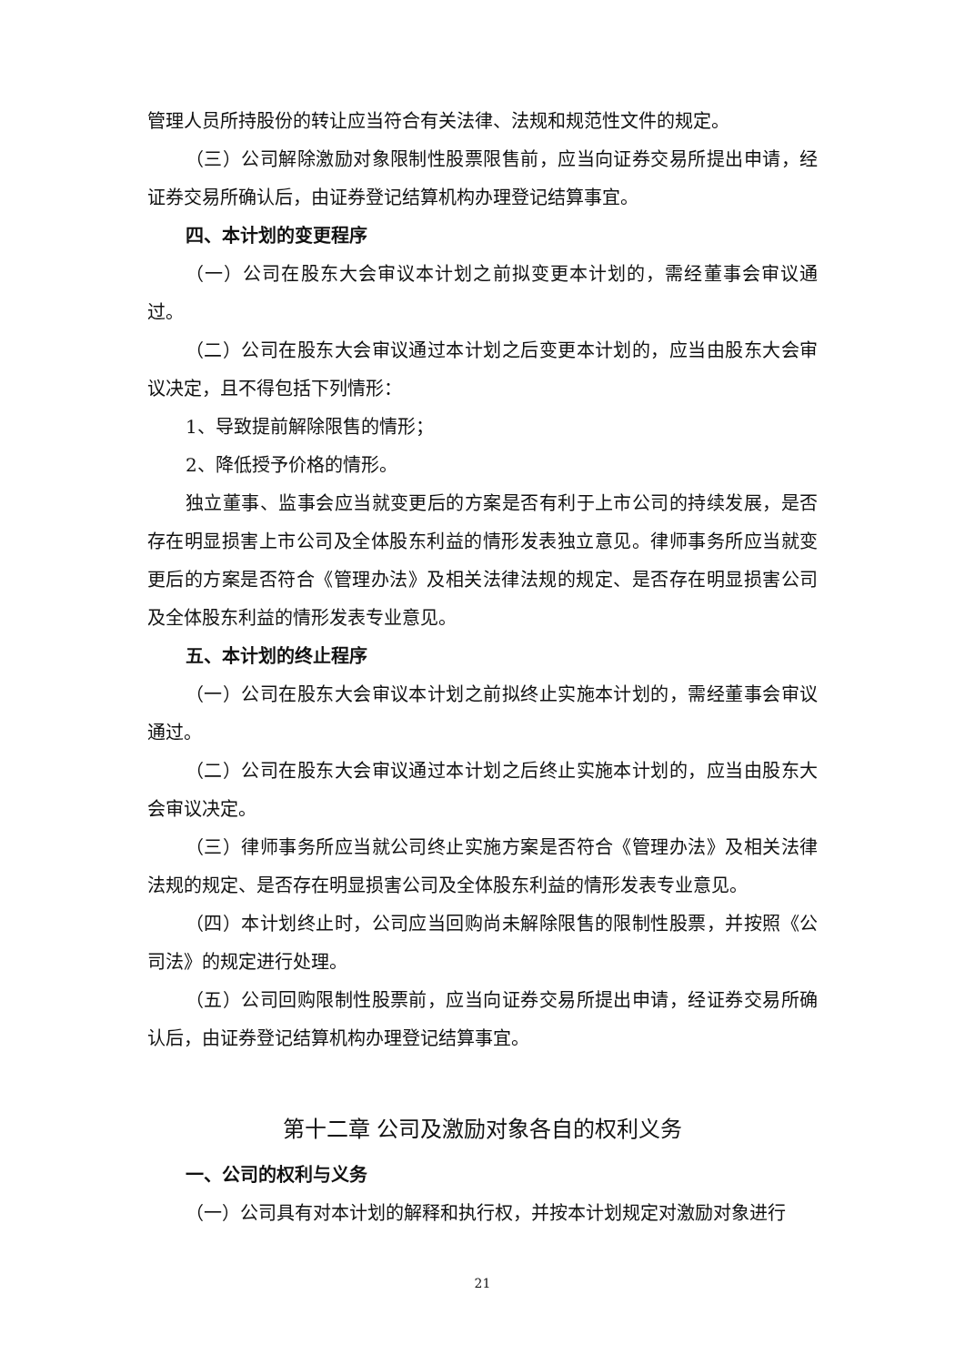管理人员所持股份的转让应当符合有关法律、法规和规范性文件的规定。
（三）公司解除激励对象限制性股票限售前，应当向证券交易所提出申请，经证券交易所确认后，由证券登记结算机构办理登记结算事宜。
四、本计划的变更程序
（一）公司在股东大会审议本计划之前拟变更本计划的，需经董事会审议通过。
（二）公司在股东大会审议通过本计划之后变更本计划的，应当由股东大会审议决定，且不得包括下列情形：
1、导致提前解除限售的情形；
2、降低授予价格的情形。
独立董事、监事会应当就变更后的方案是否有利于上市公司的持续发展，是否存在明显损害上市公司及全体股东利益的情形发表独立意见。律师事务所应当就变更后的方案是否符合《管理办法》及相关法律法规的规定、是否存在明显损害公司及全体股东利益的情形发表专业意见。
五、本计划的终止程序
（一）公司在股东大会审议本计划之前拟终止实施本计划的，需经董事会审议通过。
（二）公司在股东大会审议通过本计划之后终止实施本计划的，应当由股东大会审议决定。
（三）律师事务所应当就公司终止实施方案是否符合《管理办法》及相关法律法规的规定、是否存在明显损害公司及全体股东利益的情形发表专业意见。
（四）本计划终止时，公司应当回购尚未解除限售的限制性股票，并按照《公司法》的规定进行处理。
（五）公司回购限制性股票前，应当向证券交易所提出申请，经证券交易所确认后，由证券登记结算机构办理登记结算事宜。
第十二章 公司及激励对象各自的权利义务
一、公司的权利与义务
（一）公司具有对本计划的解释和执行权，并按本计划规定对激励对象进行
21